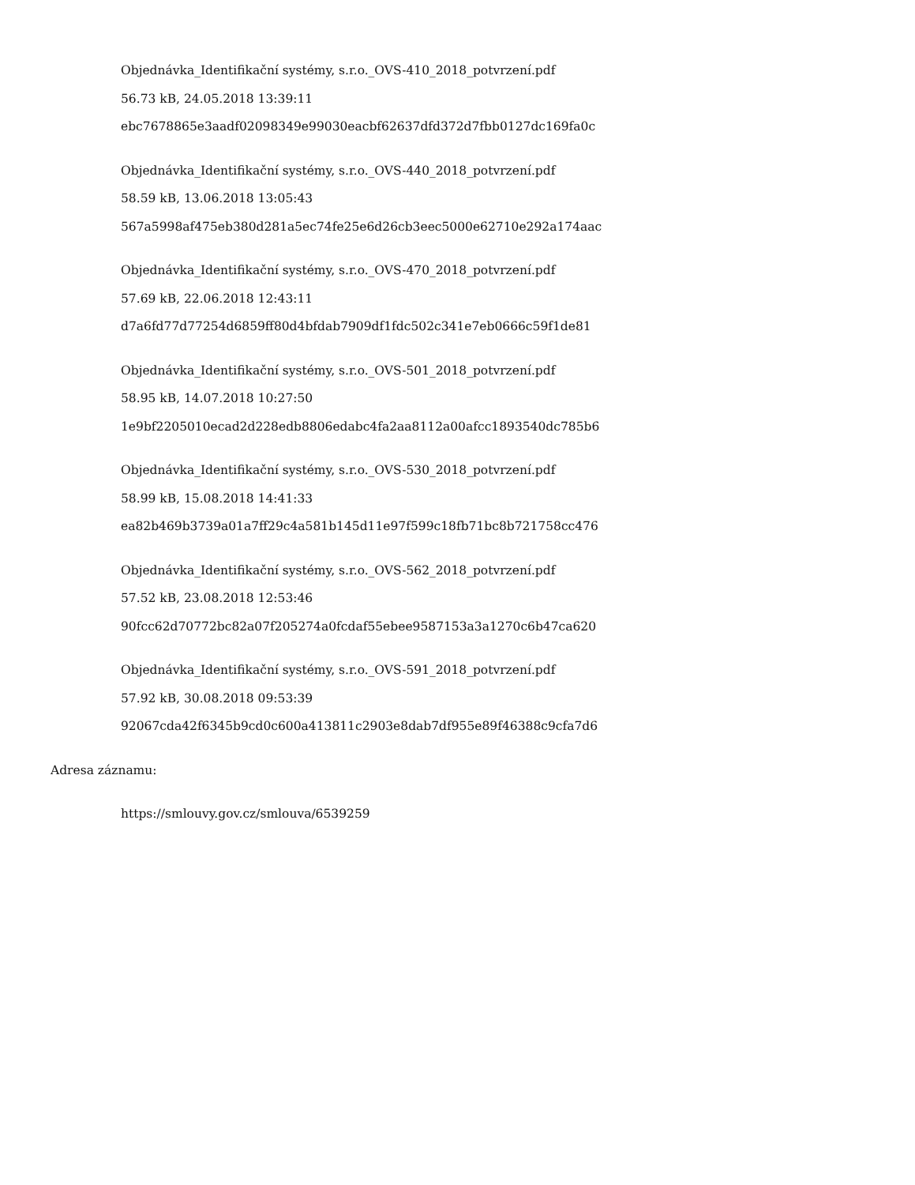Objednávka_Identifikační systémy, s.r.o._OVS-410_2018_potvrzení.pdf
56.73 kB, 24.05.2018 13:39:11
ebc7678865e3aadf02098349e99030eacbf62637dfd372d7fbb0127dc169fa0c
Objednávka_Identifikační systémy, s.r.o._OVS-440_2018_potvrzení.pdf
58.59 kB, 13.06.2018 13:05:43
567a5998af475eb380d281a5ec74fe25e6d26cb3eec5000e62710e292a174aac
Objednávka_Identifikační systémy, s.r.o._OVS-470_2018_potvrzení.pdf
57.69 kB, 22.06.2018 12:43:11
d7a6fd77d77254d6859ff80d4bfdab7909df1fdc502c341e7eb0666c59f1de81
Objednávka_Identifikační systémy, s.r.o._OVS-501_2018_potvrzení.pdf
58.95 kB, 14.07.2018 10:27:50
1e9bf2205010ecad2d228edb8806edabc4fa2aa8112a00afcc1893540dc785b6
Objednávka_Identifikační systémy, s.r.o._OVS-530_2018_potvrzení.pdf
58.99 kB, 15.08.2018 14:41:33
ea82b469b3739a01a7ff29c4a581b145d11e97f599c18fb71bc8b721758cc476
Objednávka_Identifikační systémy, s.r.o._OVS-562_2018_potvrzení.pdf
57.52 kB, 23.08.2018 12:53:46
90fcc62d70772bc82a07f205274a0fcdaf55ebee9587153a3a1270c6b47ca620
Objednávka_Identifikační systémy, s.r.o._OVS-591_2018_potvrzení.pdf
57.92 kB, 30.08.2018 09:53:39
92067cda42f6345b9cd0c600a413811c2903e8dab7df955e89f46388c9cfa7d6
Adresa záznamu:
https://smlouvy.gov.cz/smlouva/6539259